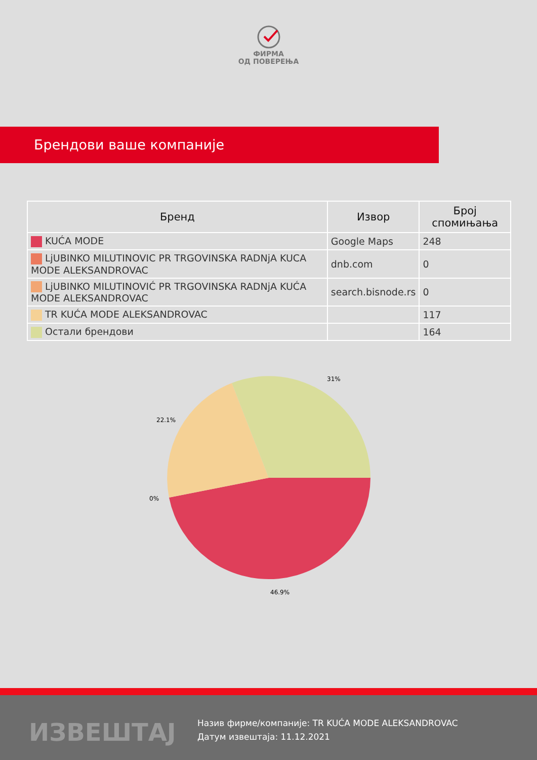ФИРМА
ОД ПОВЕРЕЊА
Брендови ваше компаније
| Бренд | Извор | Број спомињања |
| --- | --- | --- |
| KUĆA MODE | Google Maps | 248 |
| LjUBINKO MILUTINOVIC PR TRGOVINSKA RADNjA KUCA MODE ALEKSANDROVAC | dnb.com | 0 |
| LjUBINKO MILUTINOVIĆ PR TRGOVINSKA RADNjA KUĆA MODE ALEKSANDROVAC | search.bisnode.rs | 0 |
| TR KUĆA MODE ALEKSANDROVAC | | 117 |
| Остали брендови | | 164 |
31%
22.1%
0%
46.9%
ИЗВЕШТАЈ
Назив фирме/компаније: TR KUĆA MODE ALEKSANDROVAC
Датум извештаја: 11.12.2021